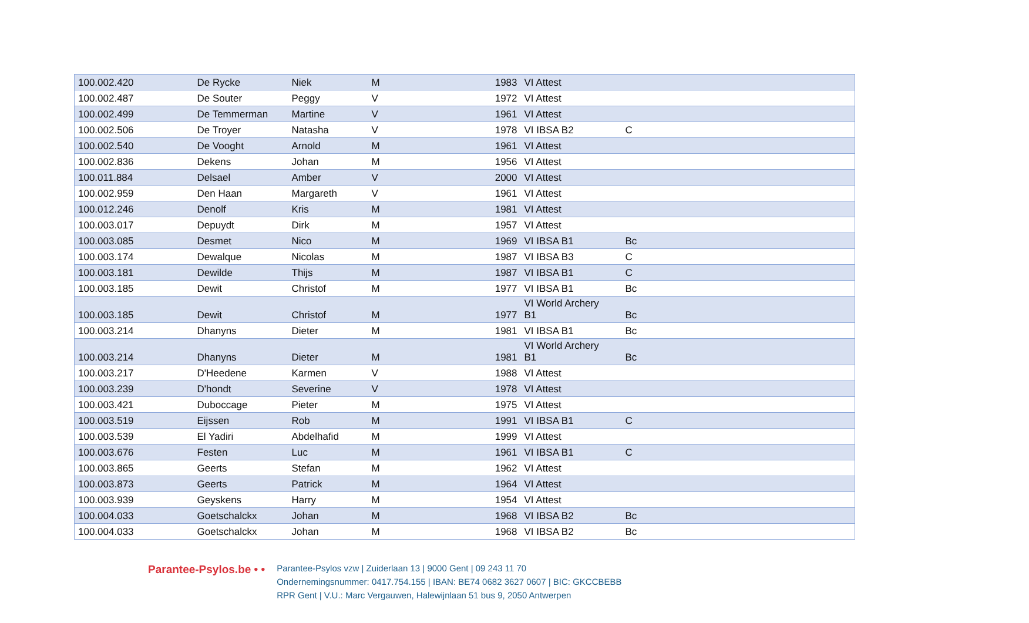| 100.002.420 | De Rycke | Niek | M | 1983 | VI Attest | |
| 100.002.487 | De Souter | Peggy | V | 1972 | VI Attest | |
| 100.002.499 | De Temmerman | Martine | V | 1961 | VI Attest | |
| 100.002.506 | De Troyer | Natasha | V | 1978 | VI IBSA B2 | C |
| 100.002.540 | De Vooght | Arnold | M | 1961 | VI Attest | |
| 100.002.836 | Dekens | Johan | M | 1956 | VI Attest | |
| 100.011.884 | Delsael | Amber | V | 2000 | VI Attest | |
| 100.002.959 | Den Haan | Margareth | V | 1961 | VI Attest | |
| 100.012.246 | Denolf | Kris | M | 1981 | VI Attest | |
| 100.003.017 | Depuydt | Dirk | M | 1957 | VI Attest | |
| 100.003.085 | Desmet | Nico | M | 1969 | VI IBSA B1 | Bc |
| 100.003.174 | Dewalque | Nicolas | M | 1987 | VI IBSA B3 | C |
| 100.003.181 | Dewilde | Thijs | M | 1987 | VI IBSA B1 | C |
| 100.003.185 | Dewit | Christof | M | 1977 | VI IBSA B1 | Bc |
| 100.003.185 | Dewit | Christof | M | 1977 | VI World Archery B1 | Bc |
| 100.003.214 | Dhanyns | Dieter | M | 1981 | VI IBSA B1 | Bc |
| 100.003.214 | Dhanyns | Dieter | M | 1981 | VI World Archery B1 | Bc |
| 100.003.217 | D'Heedene | Karmen | V | 1988 | VI Attest | |
| 100.003.239 | D'hondt | Severine | V | 1978 | VI Attest | |
| 100.003.421 | Duboccage | Pieter | M | 1975 | VI Attest | |
| 100.003.519 | Eijssen | Rob | M | 1991 | VI IBSA B1 | C |
| 100.003.539 | El Yadiri | Abdelhafid | M | 1999 | VI Attest | |
| 100.003.676 | Festen | Luc | M | 1961 | VI IBSA B1 | C |
| 100.003.865 | Geerts | Stefan | M | 1962 | VI Attest | |
| 100.003.873 | Geerts | Patrick | M | 1964 | VI Attest | |
| 100.003.939 | Geyskens | Harry | M | 1954 | VI Attest | |
| 100.004.033 | Goetschalckx | Johan | M | 1968 | VI IBSA B2 | Bc |
| 100.004.033 | Goetschalckx | Johan | M | 1968 | VI IBSA B2 | Bc |
Parantee-Psylos.be • •
Parantee-Psylos vzw | Zuiderlaan 13 | 9000 Gent | 09 243 11 70
Ondernemingsnummer: 0417.754.155 | IBAN: BE74 0682 3627 0607 | BIC: GKCCBEBB
RPR Gent | V.U.: Marc Vergauwen, Halewijnlaan 51 bus 9, 2050 Antwerpen